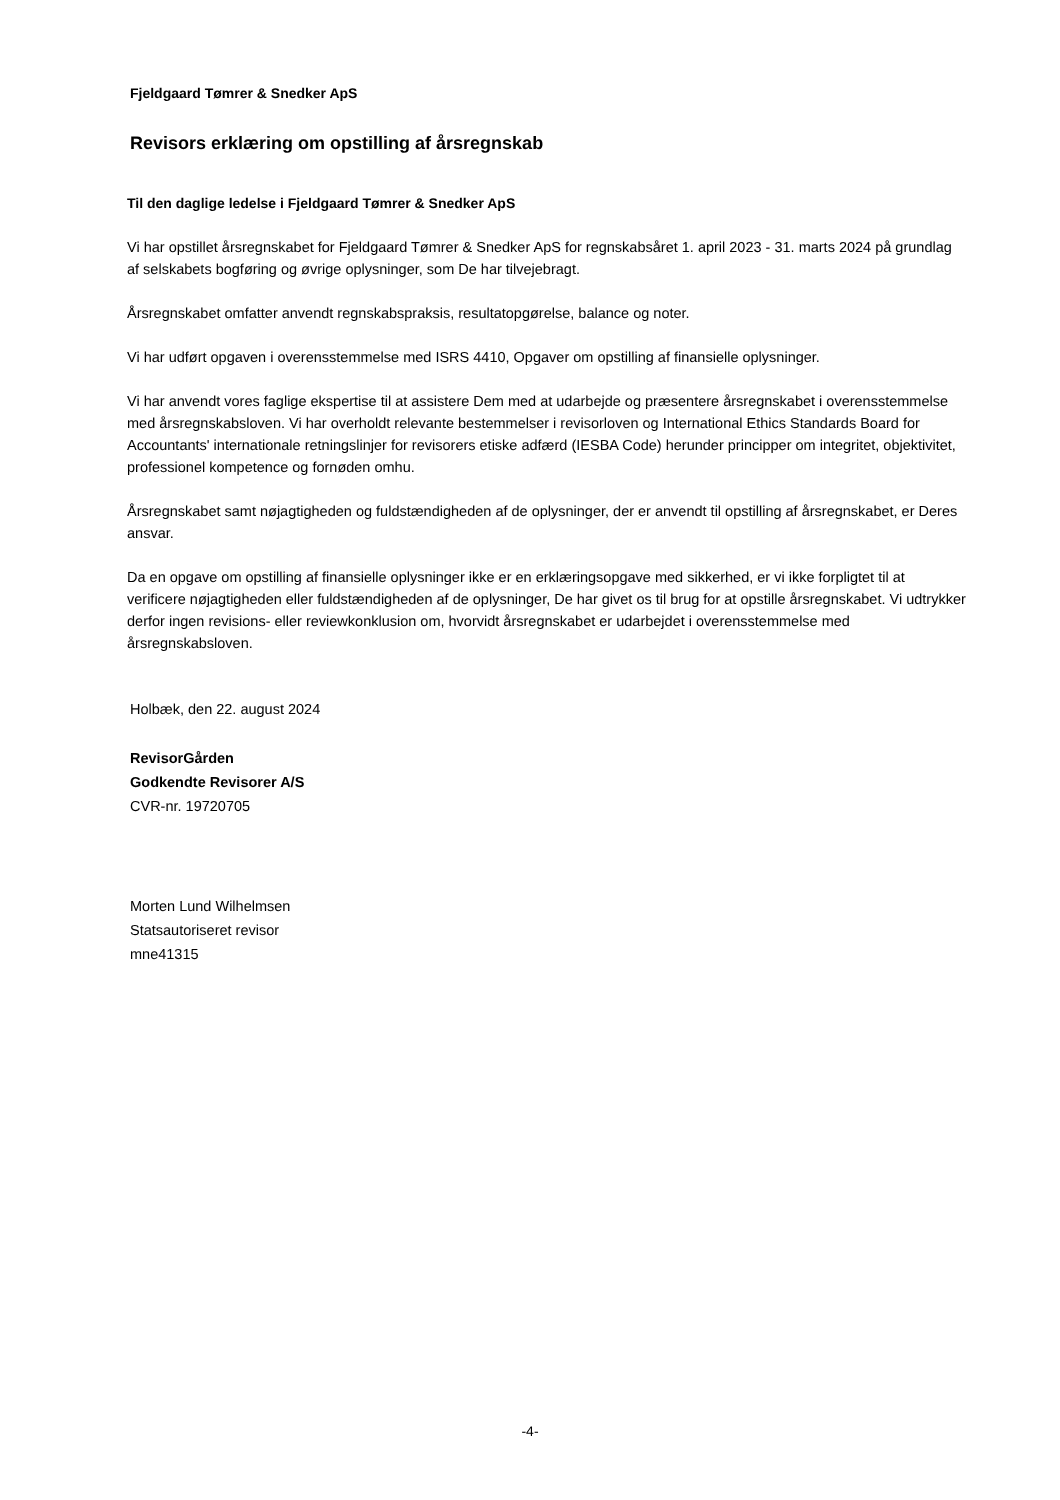Fjeldgaard Tømrer & Snedker ApS
Revisors erklæring om opstilling af årsregnskab
Til den daglige ledelse i Fjeldgaard Tømrer & Snedker ApS
Vi har opstillet årsregnskabet for Fjeldgaard Tømrer & Snedker ApS for regnskabsåret 1. april 2023 - 31. marts 2024 på grundlag af selskabets bogføring og øvrige oplysninger, som De har tilvejebragt.
Årsregnskabet omfatter anvendt regnskabspraksis, resultatopgørelse, balance og noter.
Vi har udført opgaven i overensstemmelse med ISRS 4410, Opgaver om opstilling af finansielle oplysninger.
Vi har anvendt vores faglige ekspertise til at assistere Dem med at udarbejde og præsentere årsregnskabet i overensstemmelse med årsregnskabsloven. Vi har overholdt relevante bestemmelser i revisorloven og International Ethics Standards Board for Accountants' internationale retningslinjer for revisorers etiske adfærd (IESBA Code) herunder principper om integritet, objektivitet, professionel kompetence og fornøden omhu.
Årsregnskabet samt nøjagtigheden og fuldstændigheden af de oplysninger, der er anvendt til opstilling af årsregnskabet, er Deres ansvar.
Da en opgave om opstilling af finansielle oplysninger ikke er en erklæringsopgave med sikkerhed, er vi ikke forpligtet til at verificere nøjagtigheden eller fuldstændigheden af de oplysninger, De har givet os til brug for at opstille årsregnskabet. Vi udtrykker derfor ingen revisions- eller reviewkonklusion om, hvorvidt årsregnskabet er udarbejdet i overensstemmelse med årsregnskabsloven.
Holbæk, den 22. august 2024
RevisorGården
Godkendte Revisorer A/S
CVR-nr. 19720705
Morten Lund Wilhelmsen
Statsautoriseret revisor
mne41315
-4-